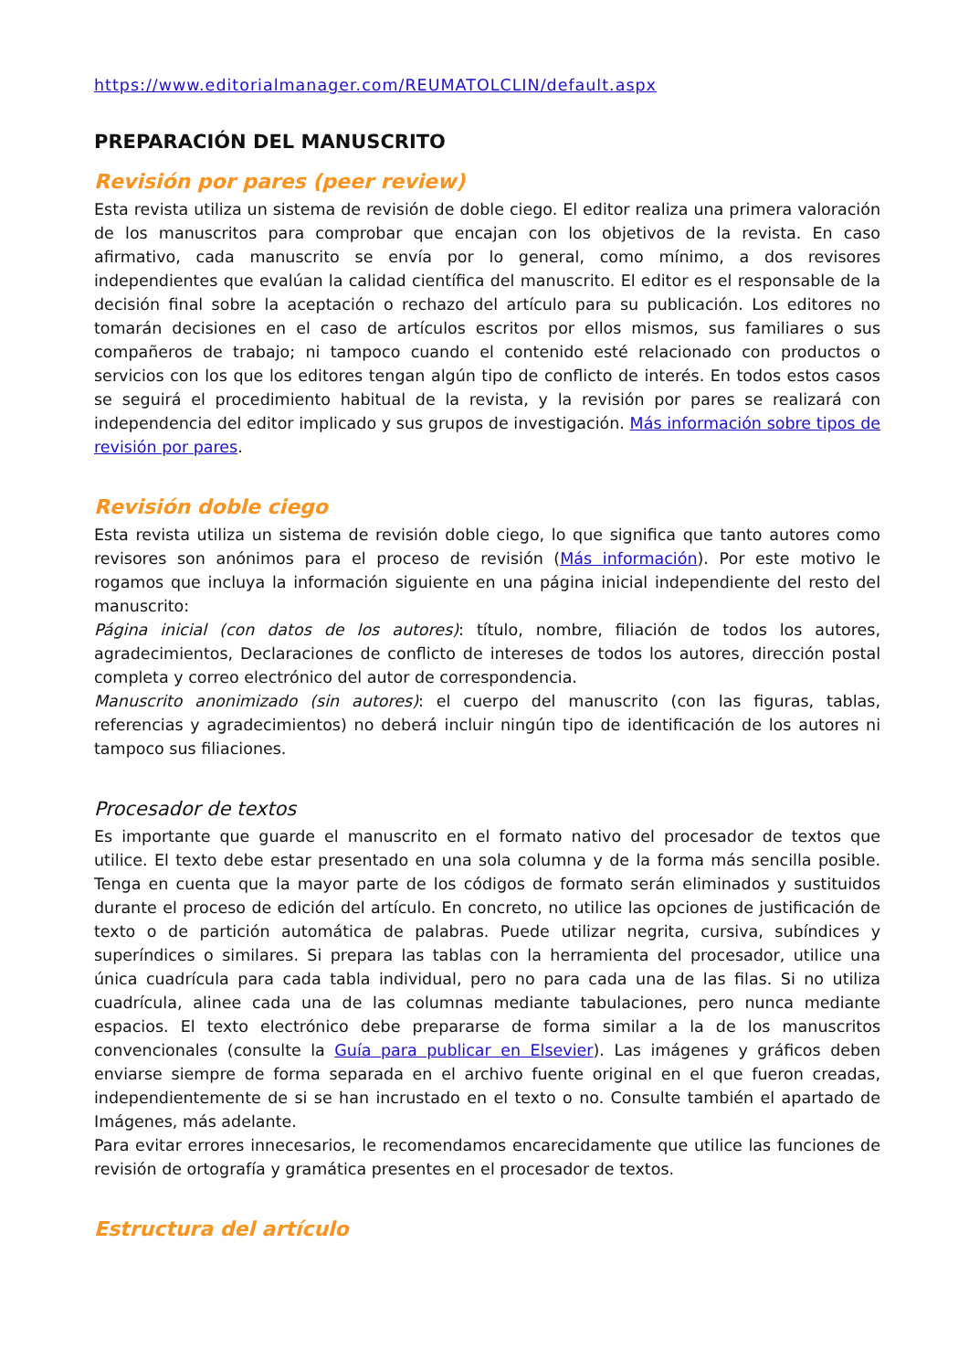https://www.editorialmanager.com/REUMATOLCLIN/default.aspx
PREPARACIÓN DEL MANUSCRITO
Revisión por pares (peer review)
Esta revista utiliza un sistema de revisión de doble ciego. El editor realiza una primera valoración de los manuscritos para comprobar que encajan con los objetivos de la revista. En caso afirmativo, cada manuscrito se envía por lo general, como mínimo, a dos revisores independientes que evalúan la calidad científica del manuscrito. El editor es el responsable de la decisión final sobre la aceptación o rechazo del artículo para su publicación. Los editores no tomarán decisiones en el caso de artículos escritos por ellos mismos, sus familiares o sus compañeros de trabajo; ni tampoco cuando el contenido esté relacionado con productos o servicios con los que los editores tengan algún tipo de conflicto de interés. En todos estos casos se seguirá el procedimiento habitual de la revista, y la revisión por pares se realizará con independencia del editor implicado y sus grupos de investigación. Más información sobre tipos de revisión por pares.
Revisión doble ciego
Esta revista utiliza un sistema de revisión doble ciego, lo que significa que tanto autores como revisores son anónimos para el proceso de revisión (Más información). Por este motivo le rogamos que incluya la información siguiente en una página inicial independiente del resto del manuscrito:
Página inicial (con datos de los autores): título, nombre, filiación de todos los autores, agradecimientos, Declaraciones de conflicto de intereses de todos los autores, dirección postal completa y correo electrónico del autor de correspondencia.
Manuscrito anonimizado (sin autores): el cuerpo del manuscrito (con las figuras, tablas, referencias y agradecimientos) no deberá incluir ningún tipo de identificación de los autores ni tampoco sus filiaciones.
Procesador de textos
Es importante que guarde el manuscrito en el formato nativo del procesador de textos que utilice. El texto debe estar presentado en una sola columna y de la forma más sencilla posible. Tenga en cuenta que la mayor parte de los códigos de formato serán eliminados y sustituidos durante el proceso de edición del artículo. En concreto, no utilice las opciones de justificación de texto o de partición automática de palabras. Puede utilizar negrita, cursiva, subíndices y superíndices o similares. Si prepara las tablas con la herramienta del procesador, utilice una única cuadrícula para cada tabla individual, pero no para cada una de las filas. Si no utiliza cuadrícula, alinee cada una de las columnas mediante tabulaciones, pero nunca mediante espacios. El texto electrónico debe prepararse de forma similar a la de los manuscritos convencionales (consulte la Guía para publicar en Elsevier). Las imágenes y gráficos deben enviarse siempre de forma separada en el archivo fuente original en el que fueron creadas, independientemente de si se han incrustado en el texto o no. Consulte también el apartado de Imágenes, más adelante.
Para evitar errores innecesarios, le recomendamos encarecidamente que utilice las funciones de revisión de ortografía y gramática presentes en el procesador de textos.
Estructura del artículo